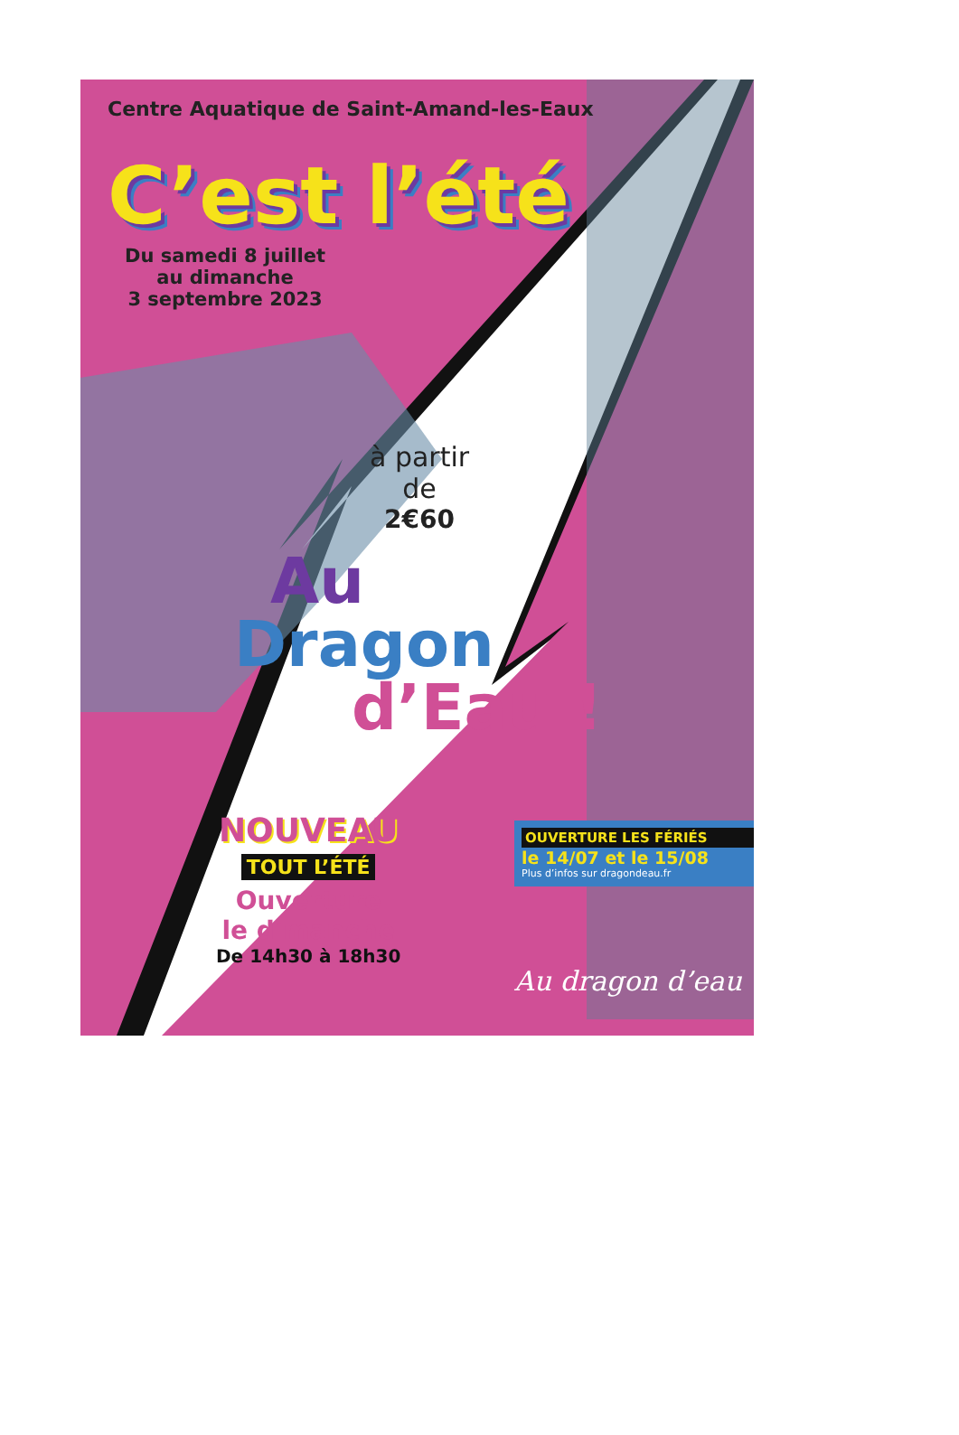Centre Aquatique de Saint-Amand-les-Eaux
C’est l’été
Du samedi 8 juillet
au dimanche
3 septembre 2023
à partir
de
2€60
Au
Dragon
d’Eau !
NOUVEAU
TOUT L’ÉTÉ
Ouverture
le dimanche
De 14h30 à 18h30
OUVERTURE LES FÉRIÉS
le 14/07 et le 15/08
Plus d’infos sur dragondeau.fr
Au dragon d’eau